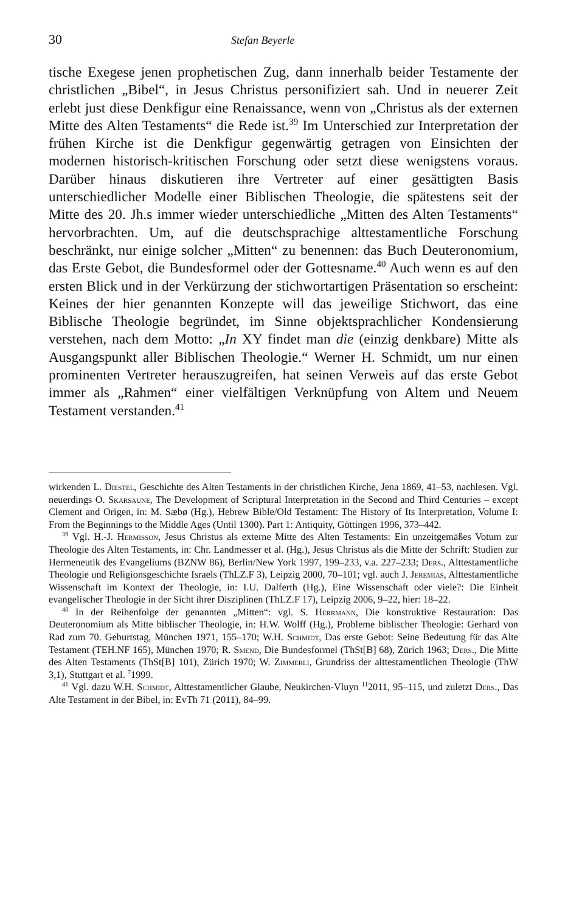30 Stefan Beyerle
tische Exegese jenen prophetischen Zug, dann innerhalb beider Testamente der christlichen „Bibel“, in Jesus Christus personifiziert sah. Und in neuerer Zeit erlebt just diese Denkfigur eine Renaissance, wenn von „Christus als der externen Mitte des Alten Testaments“ die Rede ist.<sup>39</sup> Im Unterschied zur Interpretation der frühen Kirche ist die Denkfigur gegenwärtig getragen von Einsichten der modernen historisch-kritischen Forschung oder setzt diese wenigstens voraus. Darüber hinaus diskutieren ihre Vertreter auf einer gesättigten Basis unterschiedlicher Modelle einer Biblischen Theologie, die spätestens seit der Mitte des 20. Jh.s immer wieder unterschiedliche „Mitten des Alten Testaments“ hervorbrachten. Um, auf die deutschsprachige alttestamentliche Forschung beschränkt, nur einige solcher „Mitten“ zu benennen: das Buch Deuteronomium, das Erste Gebot, die Bundesformel oder der Gottesname.<sup>40</sup> Auch wenn es auf den ersten Blick und in der Verkürzung der stichwortartigen Präsentation so erscheint: Keines der hier genannten Konzepte will das jeweilige Stichwort, das eine Biblische Theologie begründet, im Sinne objektsprachlicher Kondensierung verstehen, nach dem Motto: „In XY findet man die (einzig denkbare) Mitte als Ausgangspunkt aller Biblischen Theologie.“ Werner H. Schmidt, um nur einen prominenten Vertreter herauszugreifen, hat seinen Verweis auf das erste Gebot immer als „Rahmen“ einer vielfältigen Verknüpfung von Altem und Neuem Testament verstanden.<sup>41</sup>
wirkenden L. Diestel, Geschichte des Alten Testaments in der christlichen Kirche, Jena 1869, 41–53, nachlesen. Vgl. neuerdings O. Skarsaune, The Development of Scriptural Interpretation in the Second and Third Centuries – except Clement and Origen, in: M. Sæbø (Hg.), Hebrew Bible/Old Testament: The History of Its Interpretation, Volume I: From the Beginnings to the Middle Ages (Until 1300). Part 1: Antiquity, Göttingen 1996, 373–442.
<sup>39</sup> Vgl. H.-J. Hermisson, Jesus Christus als externe Mitte des Alten Testaments: Ein unzeitgemäßes Votum zur Theologie des Alten Testaments, in: Chr. Landmesser et al. (Hg.), Jesus Christus als die Mitte der Schrift: Studien zur Hermeneutik des Evangeliums (BZNW 86), Berlin/New York 1997, 199–233, v.a. 227–233; Ders., Alttestamentliche Theologie und Religionsgeschichte Israels (ThLZ.F 3), Leipzig 2000, 70–101; vgl. auch J. Jeremias, Alttestamentliche Wissenschaft im Kontext der Theologie, in: I.U. Dalferth (Hg.), Eine Wissenschaft oder viele?: Die Einheit evangelischer Theologie in der Sicht ihrer Disziplinen (ThLZ.F 17), Leipzig 2006, 9–22, hier: 18–22.
<sup>40</sup> In der Reihenfolge der genannten „Mitten“: vgl. S. Herrmann, Die konstruktive Restauration: Das Deuteronomium als Mitte biblischer Theologie, in: H.W. Wolff (Hg.), Probleme biblischer Theologie: Gerhard von Rad zum 70. Geburtstag, München 1971, 155–170; W.H. Schmidt, Das erste Gebot: Seine Bedeutung für das Alte Testament (TEH.NF 165), München 1970; R. Smend, Die Bundesformel (ThSt[B] 68), Zürich 1963; Ders., Die Mitte des Alten Testaments (ThSt[B] 101), Zürich 1970; W. Zimmerli, Grundriss der alttestamentlichen Theologie (ThW 3,1), Stuttgart et al. <sup>7</sup>1999.
<sup>41</sup> Vgl. dazu W.H. Schmidt, Alttestamentlicher Glaube, Neukirchen-Vluyn <sup>11</sup>2011, 95–115, und zuletzt Ders., Das Alte Testament in der Bibel, in: EvTh 71 (2011), 84–99.